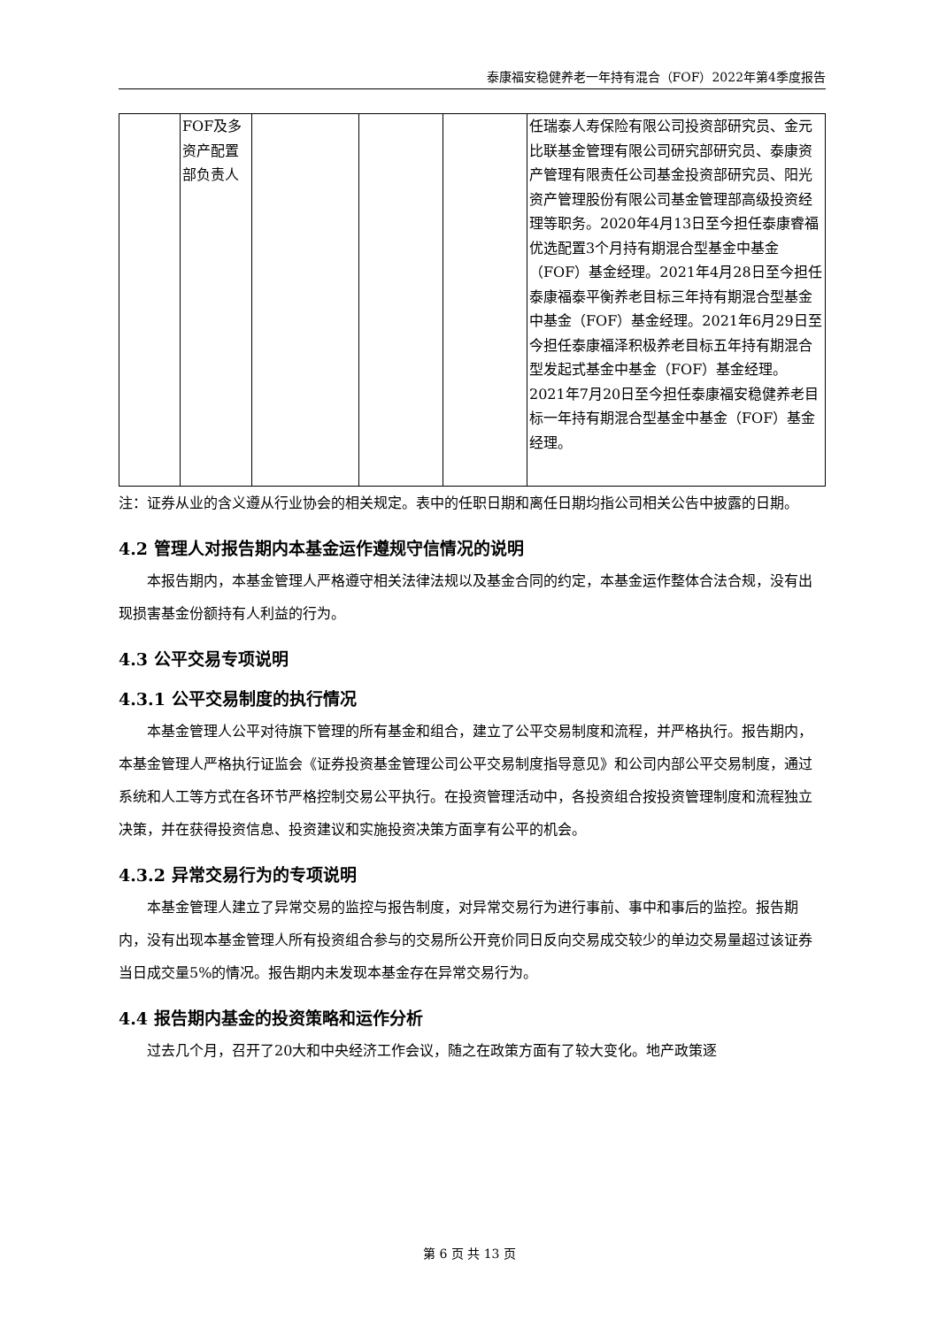泰康福安稳健养老一年持有混合（FOF）2022年第4季度报告
| | FOF及多资产配置部负责人 | | | | 任瑞泰人寿保险有限公司投资部研究员、金元比联基金管理有限公司研究部研究员、泰康资产管理有限责任公司基金投资部研究员、阳光资产管理股份有限公司基金管理部高级投资经理等职务。2020年4月13日至今担任泰康睿福优选配置3个月持有期混合型基金中基金（FOF）基金经理。2021年4月28日至今担任泰康福泰平衡养老目标三年持有期混合型基金中基金（FOF）基金经理。2021年6月29日至今担任泰康福泽积极养老目标五年持有期混合型发起式基金中基金（FOF）基金经理。2021年7月20日至今担任泰康福安稳健养老目标一年持有期混合型基金中基金（FOF）基金经理。 |
注：证券从业的含义遵从行业协会的相关规定。表中的任职日期和离任日期均指公司相关公告中披露的日期。
4.2 管理人对报告期内本基金运作遵规守信情况的说明
本报告期内，本基金管理人严格遵守相关法律法规以及基金合同的约定，本基金运作整体合法合规，没有出现损害基金份额持有人利益的行为。
4.3 公平交易专项说明
4.3.1 公平交易制度的执行情况
本基金管理人公平对待旗下管理的所有基金和组合，建立了公平交易制度和流程，并严格执行。报告期内，本基金管理人严格执行证监会《证券投资基金管理公司公平交易制度指导意见》和公司内部公平交易制度，通过系统和人工等方式在各环节严格控制交易公平执行。在投资管理活动中，各投资组合按投资管理制度和流程独立决策，并在获得投资信息、投资建议和实施投资决策方面享有公平的机会。
4.3.2 异常交易行为的专项说明
本基金管理人建立了异常交易的监控与报告制度，对异常交易行为进行事前、事中和事后的监控。报告期内，没有出现本基金管理人所有投资组合参与的交易所公开竞价同日反向交易成交较少的单边交易量超过该证券当日成交量5%的情况。报告期内未发现本基金存在异常交易行为。
4.4 报告期内基金的投资策略和运作分析
过去几个月，召开了20大和中央经济工作会议，随之在政策方面有了较大变化。地产政策逐
第 6 页 共 13 页